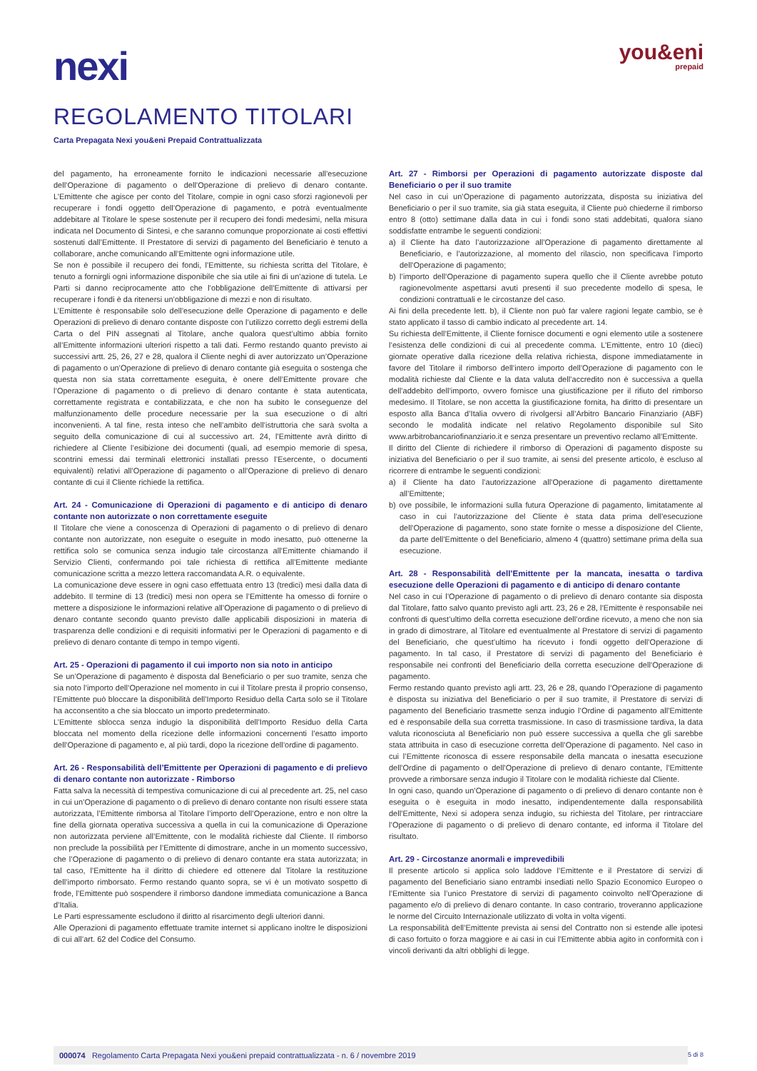nexi you&eni
prepaid
REGOLAMENTO TITOLARI
Carta Prepagata Nexi you&eni Prepaid Contrattualizzata
del pagamento, ha erroneamente fornito le indicazioni necessarie all’esecuzione dell’Operazione di pagamento o dell’Operazione di prelievo di denaro contante. L’Emittente che agisce per conto del Titolare, compie in ogni caso sforzi ragionevoli per recuperare i fondi oggetto dell’Operazione di pagamento, e potrà eventualmente addebitare al Titolare le spese sostenute per il recupero dei fondi medesimi, nella misura indicata nel Documento di Sintesi, e che saranno comunque proporzionate ai costi effettivi sostenuti dall’Emittente. Il Prestatore di servizi di pagamento del Beneficiario è tenuto a collaborare, anche comunicando all’Emittente ogni informazione utile.
Se non è possibile il recupero dei fondi, l’Emittente, su richiesta scritta del Titolare, è tenuto a fornirgli ogni informazione disponibile che sia utile ai fini di un’azione di tutela. Le Parti si danno reciprocamente atto che l’obbligazione dell’Emittente di attivarsi per recuperare i fondi è da ritenersi un’obbligazione di mezzi e non di risultato.
L’Emittente è responsabile solo dell’esecuzione delle Operazione di pagamento e delle Operazioni di prelievo di denaro contante disposte con l’utilizzo corretto degli estremi della Carta o del PIN assegnati al Titolare, anche qualora quest’ultimo abbia fornito all’Emittente informazioni ulteriori rispetto a tali dati. Fermo restando quanto previsto ai successivi artt. 25, 26, 27 e 28, qualora il Cliente neghi di aver autorizzato un’Operazione di pagamento o un’Operazione di prelievo di denaro contante già eseguita o sostenga che questa non sia stata correttamente eseguita, è onere dell’Emittente provare che l’Operazione di pagamento o di prelievo di denaro contante è stata autenticata, correttamente registrata e contabilizzata, e che non ha subito le conseguenze del malfunzionamento delle procedure necessarie per la sua esecuzione o di altri inconvenienti. A tal fine, resta inteso che nell’ambito dell’istruttoria che sarà svolta a seguito della comunicazione di cui al successivo art. 24, l’Emittente avrà diritto di richiedere al Cliente l’esibizione dei documenti (quali, ad esempio memorie di spesa, scontrini emessi dai terminali elettronici installati presso l’Esercente, o documenti equivalenti) relativi all’Operazione di pagamento o all’Operazione di prelievo di denaro contante di cui il Cliente richiede la rettifica.
Art. 24 - Comunicazione di Operazioni di pagamento e di anticipo di denaro contante non autorizzate o non correttamente eseguite
Il Titolare che viene a conoscenza di Operazioni di pagamento o di prelievo di denaro contante non autorizzate, non eseguite o eseguite in modo inesatto, può ottenerne la rettifica solo se comunica senza indugio tale circostanza all’Emittente chiamando il Servizio Clienti, confermando poi tale richiesta di rettifica all’Emittente mediante comunicazione scritta a mezzo lettera raccomandata A.R. o equivalente.
La comunicazione deve essere in ogni caso effettuata entro 13 (tredici) mesi dalla data di addebito. Il termine di 13 (tredici) mesi non opera se l’Emittente ha omesso di fornire o mettere a disposizione le informazioni relative all’Operazione di pagamento o di prelievo di denaro contante secondo quanto previsto dalle applicabili disposizioni in materia di trasparenza delle condizioni e di requisiti informativi per le Operazioni di pagamento e di prelievo di denaro contante di tempo in tempo vigenti.
Art. 25 - Operazioni di pagamento il cui importo non sia noto in anticipo
Se un’Operazione di pagamento è disposta dal Beneficiario o per suo tramite, senza che sia noto l’importo dell’Operazione nel momento in cui il Titolare presta il proprio consenso, l’Emittente può bloccare la disponibilità dell’Importo Residuo della Carta solo se il Titolare ha acconsentito a che sia bloccato un importo predeterminato.
L’Emittente sblocca senza indugio la disponibilità dell’Importo Residuo della Carta bloccata nel momento della ricezione delle informazioni concernenti l’esatto importo dell’Operazione di pagamento e, al più tardi, dopo la ricezione dell’ordine di pagamento.
Art. 26 - Responsabilità dell’Emittente per Operazioni di pagamento e di prelievo di denaro contante non autorizzate - Rimborso
Fatta salva la necessità di tempestiva comunicazione di cui al precedente art. 25, nel caso in cui un’Operazione di pagamento o di prelievo di denaro contante non risulti essere stata autorizzata, l’Emittente rimborsa al Titolare l’importo dell’Operazione, entro e non oltre la fine della giornata operativa successiva a quella in cui la comunicazione di Operazione non autorizzata perviene all’Emittente, con le modalità richieste dal Cliente. Il rimborso non preclude la possibilità per l’Emittente di dimostrare, anche in un momento successivo, che l’Operazione di pagamento o di prelievo di denaro contante era stata autorizzata; in tal caso, l’Emittente ha il diritto di chiedere ed ottenere dal Titolare la restituzione dell’importo rimborsato. Fermo restando quanto sopra, se vi è un motivato sospetto di frode, l’Emittente può sospendere il rimborso dandone immediata comunicazione a Banca d’Italia.
Le Parti espressamente escludono il diritto al risarcimento degli ulteriori danni.
Alle Operazioni di pagamento effettuate tramite internet si applicano inoltre le disposizioni di cui all’art. 62 del Codice del Consumo.
Art. 27 - Rimborsi per Operazioni di pagamento autorizzate disposte dal Beneficiario o per il suo tramite
Nel caso in cui un’Operazione di pagamento autorizzata, disposta su iniziativa del Beneficiario o per il suo tramite, sia già stata eseguita, il Cliente può chiederne il rimborso entro 8 (otto) settimane dalla data in cui i fondi sono stati addebitati, qualora siano soddisfatte entrambe le seguenti condizioni:
a) il Cliente ha dato l’autorizzazione all’Operazione di pagamento direttamente al Beneficiario, e l’autorizzazione, al momento del rilascio, non specificava l’importo dell’Operazione di pagamento;
b) l’importo dell’Operazione di pagamento supera quello che il Cliente avrebbe potuto ragionevolmente aspettarsi avuti presenti il suo precedente modello di spesa, le condizioni contrattuali e le circostanze del caso.
Ai fini della precedente lett. b), il Cliente non può far valere ragioni legate cambio, se è stato applicato il tasso di cambio indicato al precedente art. 14.
Su richiesta dell’Emittente, il Cliente fornisce documenti e ogni elemento utile a sostenere l’esistenza delle condizioni di cui al precedente comma. L’Emittente, entro 10 (dieci) giornate operative dalla ricezione della relativa richiesta, dispone immediatamente in favore del Titolare il rimborso dell’intero importo dell’Operazione di pagamento con le modalità richieste dal Cliente e la data valuta dell’accredito non è successiva a quella dell’addebito dell’importo, ovvero fornisce una giustificazione per il rifiuto del rimborso medesimo. Il Titolare, se non accetta la giustificazione fornita, ha diritto di presentare un esposto alla Banca d’Italia ovvero di rivolgersi all’Arbitro Bancario Finanziario (ABF) secondo le modalità indicate nel relativo Regolamento disponibile sul Sito www.arbitrobancariofinanziario.it e senza presentare un preventivo reclamo all’Emittente.
Il diritto del Cliente di richiedere il rimborso di Operazioni di pagamento disposte su iniziativa del Beneficiario o per il suo tramite, ai sensi del presente articolo, è escluso al ricorrere di entrambe le seguenti condizioni:
a) il Cliente ha dato l’autorizzazione all’Operazione di pagamento direttamente all’Emittente;
b) ove possibile, le informazioni sulla futura Operazione di pagamento, limitatamente al caso in cui l’autorizzazione del Cliente è stata data prima dell’esecuzione dell’Operazione di pagamento, sono state fornite o messe a disposizione del Cliente, da parte dell’Emittente o del Beneficiario, almeno 4 (quattro) settimane prima della sua esecuzione.
Art. 28 - Responsabilità dell’Emittente per la mancata, inesatta o tardiva esecuzione delle Operazioni di pagamento e di anticipo di denaro contante
Nel caso in cui l’Operazione di pagamento o di prelievo di denaro contante sia disposta dal Titolare, fatto salvo quanto previsto agli artt. 23, 26 e 28, l’Emittente è responsabile nei confronti di quest’ultimo della corretta esecuzione dell’ordine ricevuto, a meno che non sia in grado di dimostrare, al Titolare ed eventualmente al Prestatore di servizi di pagamento del Beneficiario, che quest’ultimo ha ricevuto i fondi oggetto dell’Operazione di pagamento. In tal caso, il Prestatore di servizi di pagamento del Beneficiario è responsabile nei confronti del Beneficiario della corretta esecuzione dell’Operazione di pagamento.
Fermo restando quanto previsto agli artt. 23, 26 e 28, quando l’Operazione di pagamento è disposta su iniziativa del Beneficiario o per il suo tramite, il Prestatore di servizi di pagamento del Beneficiario trasmette senza indugio l’Ordine di pagamento all’Emittente ed è responsabile della sua corretta trasmissione. In caso di trasmissione tardiva, la data valuta riconosciuta al Beneficiario non può essere successiva a quella che gli sarebbe stata attribuita in caso di esecuzione corretta dell’Operazione di pagamento. Nel caso in cui l’Emittente riconosca di essere responsabile della mancata o inesatta esecuzione dell’Ordine di pagamento o dell’Operazione di prelievo di denaro contante, l’Emittente provvede a rimborsare senza indugio il Titolare con le modalità richieste dal Cliente.
In ogni caso, quando un’Operazione di pagamento o di prelievo di denaro contante non è eseguita o è eseguita in modo inesatto, indipendentemente dalla responsabilità dell’Emittente, Nexi si adopera senza indugio, su richiesta del Titolare, per rintracciare l’Operazione di pagamento o di prelievo di denaro contante, ed informa il Titolare del risultato.
Art. 29 - Circostanze anormali e imprevedibili
Il presente articolo si applica solo laddove l’Emittente e il Prestatore di servizi di pagamento del Beneficiario siano entrambi insediati nello Spazio Economico Europeo o l’Emittente sia l’unico Prestatore di servizi di pagamento coinvolto nell’Operazione di pagamento e/o di prelievo di denaro contante. In caso contrario, troveranno applicazione le norme del Circuito Internazionale utilizzato di volta in volta vigenti.
La responsabilità dell’Emittente prevista ai sensi del Contratto non si estende alle ipotesi di caso fortuito o forza maggiore e ai casi in cui l’Emittente abbia agito in conformità con i vincoli derivanti da altri obblighi di legge.
000074 Regolamento Carta Prepagata Nexi you&eni prepaid contrattualizzata - n. 6 / novembre 2019 5 di 8